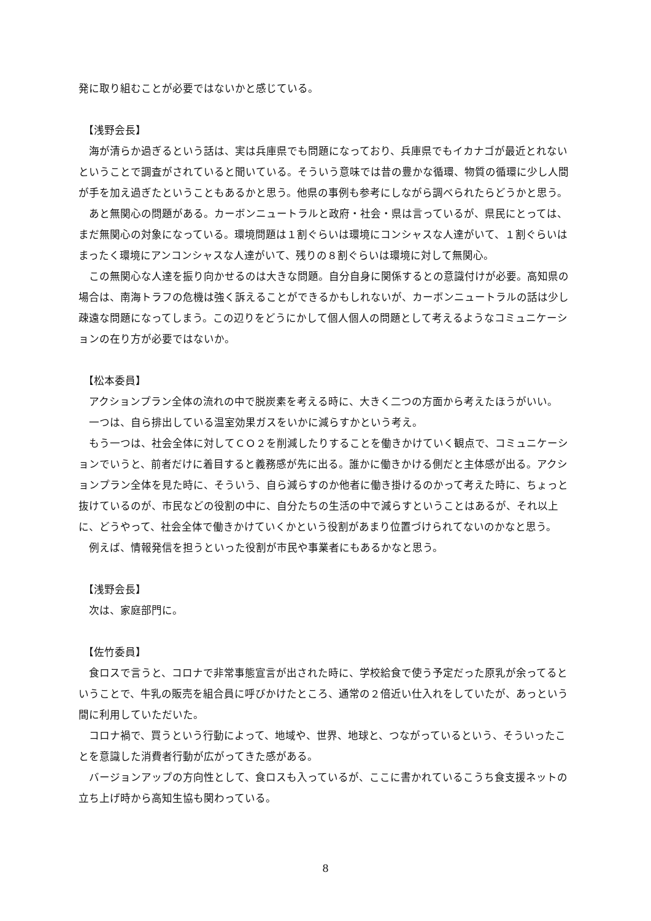発に取り組むことが必要ではないかと感じている。
【浅野会長】
海が清らか過ぎるという話は、実は兵庫県でも問題になっており、兵庫県でもイカナゴが最近とれないということで調査がされていると聞いている。そういう意味では昔の豊かな循環、物質の循環に少し人間が手を加え過ぎたということもあるかと思う。他県の事例も参考にしながら調べられたらどうかと思う。
あと無関心の問題がある。カーボンニュートラルと政府・社会・県は言っているが、県民にとっては、まだ無関心の対象になっている。環境問題は１割ぐらいは環境にコンシャスな人達がいて、１割ぐらいはまったく環境にアンコンシャスな人達がいて、残りの８割ぐらいは環境に対して無関心。
この無関心な人達を振り向かせるのは大きな問題。自分自身に関係するとの意識付けが必要。高知県の場合は、南海トラフの危機は強く訴えることができるかもしれないが、カーボンニュートラルの話は少し疎遠な問題になってしまう。この辺りをどうにかして個人個人の問題として考えるようなコミュニケーションの在り方が必要ではないか。
【松本委員】
アクションプラン全体の流れの中で脱炭素を考える時に、大きく二つの方面から考えたほうがいい。
一つは、自ら排出している温室効果ガスをいかに減らすかという考え。
もう一つは、社会全体に対してＣＯ２を削減したりすることを働きかけていく観点で、コミュニケーションでいうと、前者だけに着目すると義務感が先に出る。誰かに働きかける側だと主体感が出る。アクションプラン全体を見た時に、そういう、自ら減らすのか他者に働き掛けるのかって考えた時に、ちょっと抜けているのが、市民などの役割の中に、自分たちの生活の中で減らすということはあるが、それ以上に、どうやって、社会全体で働きかけていくかという役割があまり位置づけられてないのかなと思う。
例えば、情報発信を担うといった役割が市民や事業者にもあるかなと思う。
【浅野会長】
次は、家庭部門に。
【佐竹委員】
食ロスで言うと、コロナで非常事態宣言が出された時に、学校給食で使う予定だった原乳が余ってるということで、牛乳の販売を組合員に呼びかけたところ、通常の２倍近い仕入れをしていたが、あっという間に利用していただいた。
コロナ禍で、買うという行動によって、地域や、世界、地球と、つながっているという、そういったことを意識した消費者行動が広がってきた感がある。
バージョンアップの方向性として、食ロスも入っているが、ここに書かれているこうち食支援ネットの立ち上げ時から高知生協も関わっている。
8